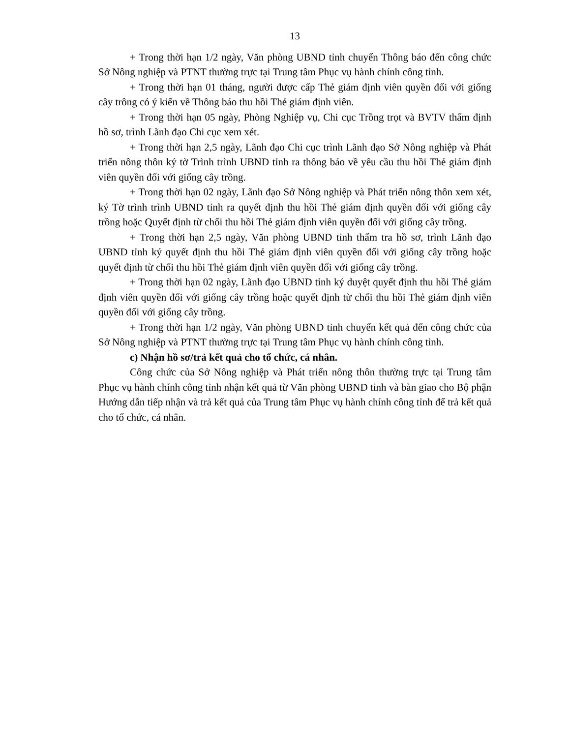13
+ Trong thời hạn 1/2 ngày, Văn phòng UBND tỉnh chuyển Thông báo đến công chức Sở Nông nghiệp và PTNT thường trực tại Trung tâm Phục vụ hành chính công tỉnh.
+ Trong thời hạn 01 tháng, người được cấp Thẻ giám định viên quyền đối với giống cây trông có ý kiến về Thông báo thu hồi Thẻ giám định viên.
+ Trong thời hạn 05 ngày, Phòng Nghiệp vụ, Chi cục Trồng trọt và BVTV thẩm định hồ sơ, trình Lãnh đạo Chi cục xem xét.
+ Trong thời hạn 2,5 ngày, Lãnh đạo Chi cục trình Lãnh đạo Sở Nông nghiệp và Phát triển nông thôn ký tờ Trình trình UBND tỉnh ra thông báo về yêu cầu thu hồi Thẻ giám định viên quyền đối với giống cây trồng.
+ Trong thời hạn 02 ngày, Lãnh đạo Sở Nông nghiệp và Phát triển nông thôn xem xét, ký Tờ trình trình UBND tỉnh ra quyết định thu hồi Thẻ giám định quyền đối với giống cây trồng hoặc Quyết định từ chối thu hồi Thẻ giám định viên quyền đối với giống cây trồng.
+ Trong thời hạn 2,5 ngày, Văn phòng UBND tỉnh thẩm tra hồ sơ, trình Lãnh đạo UBND tỉnh ký quyết định thu hồi Thẻ giám định viên quyền đối với giống cây trồng hoặc quyết định từ chối thu hồi Thẻ giám định viên quyền đối với giống cây trồng.
+ Trong thời hạn 02 ngày, Lãnh đạo UBND tỉnh ký duyệt quyết định thu hồi Thẻ giám định viên quyền đối với giống cây trồng hoặc quyết định từ chối thu hồi Thẻ giám định viên quyền đối với giống cây trồng.
+ Trong thời hạn 1/2 ngày, Văn phòng UBND tỉnh chuyển kết quả đến công chức của Sở Nông nghiệp và PTNT thường trực tại Trung tâm Phục vụ hành chính công tỉnh.
c) Nhận hồ sơ/trả kết quả cho tổ chức, cá nhân.
Công chức của Sở Nông nghiệp và Phát triển nông thôn thường trực tại Trung tâm Phục vụ hành chính công tỉnh nhận kết quả từ Văn phòng UBND tỉnh và bàn giao cho Bộ phận Hướng dẫn tiếp nhận và trả kết quả của Trung tâm Phục vụ hành chính công tỉnh để trả kết quả cho tổ chức, cá nhân.